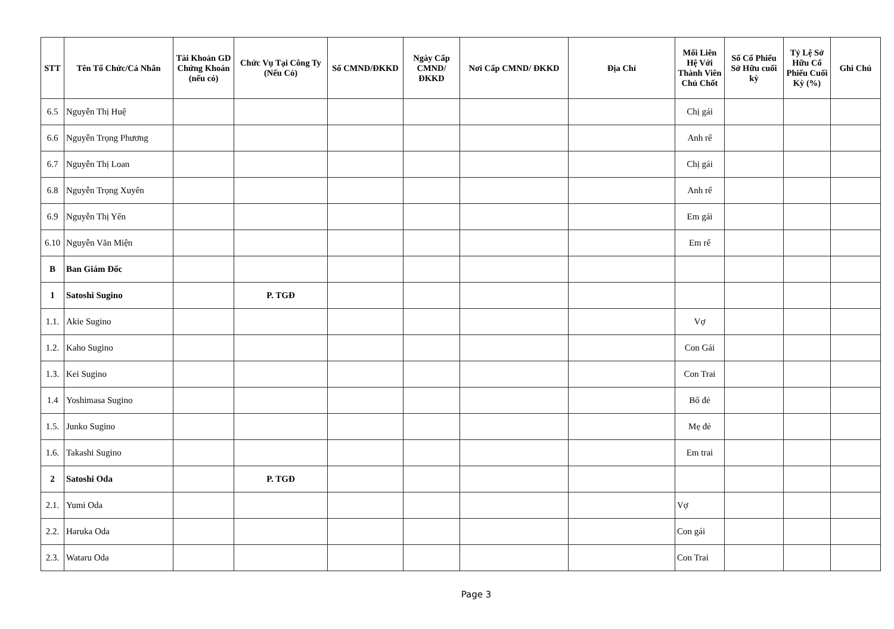| STT | Tên Tổ Chức/Cá Nhân | Tài Khoản GD Chứng Khoán (nếu có) | Chức Vụ Tại Công Ty (Nếu Có) | Số CMND/ĐKKD | Ngày Cấp CMND/ ĐKKD | Nơi Cấp CMND/ ĐKKD | Địa Chỉ | Mối Liên Hệ Với Thành Viên Chủ Chốt | Số Cổ Phiếu Sở Hữu cuối kỳ | Tỷ Lệ Sở Hữu Cổ Phiếu Cuối Kỳ (%) | Ghi Chú |
| --- | --- | --- | --- | --- | --- | --- | --- | --- | --- | --- | --- |
| 6.5 | Nguyễn Thị Huệ | | | | | | | Chị gái | | | |
| 6.6 | Nguyễn Trọng Phương | | | | | | | Anh rể | | | |
| 6.7 | Nguyễn Thị Loan | | | | | | | Chị gái | | | |
| 6.8 | Nguyễn Trọng Xuyên | | | | | | | Anh rể | | | |
| 6.9 | Nguyễn Thị Yến | | | | | | | Em gái | | | |
| 6.10 | Nguyễn Văn Miện | | | | | | | Em rể | | | |
| B | Ban Giám Đốc | | | | | | | | | | |
| 1 | Satoshi Sugino | | P. TGĐ | | | | | | | | |
| 1.1. | Akie Sugino | | | | | | | Vợ | | | |
| 1.2. | Kaho Sugino | | | | | | | Con Gái | | | |
| 1.3. | Kei Sugino | | | | | | | Con Trai | | | |
| 1.4 | Yoshimasa Sugino | | | | | | | Bố đẻ | | | |
| 1.5. | Junko Sugino | | | | | | | Mẹ đẻ | | | |
| 1.6. | Takashi Sugino | | | | | | | Em trai | | | |
| 2 | Satoshi Oda | | P. TGĐ | | | | | | | | |
| 2.1. | Yumi Oda | | | | | | | Vợ | | | |
| 2.2. | Haruka Oda | | | | | | | Con gái | | | |
| 2.3. | Wataru Oda | | | | | | | Con Trai | | | |
Page 3